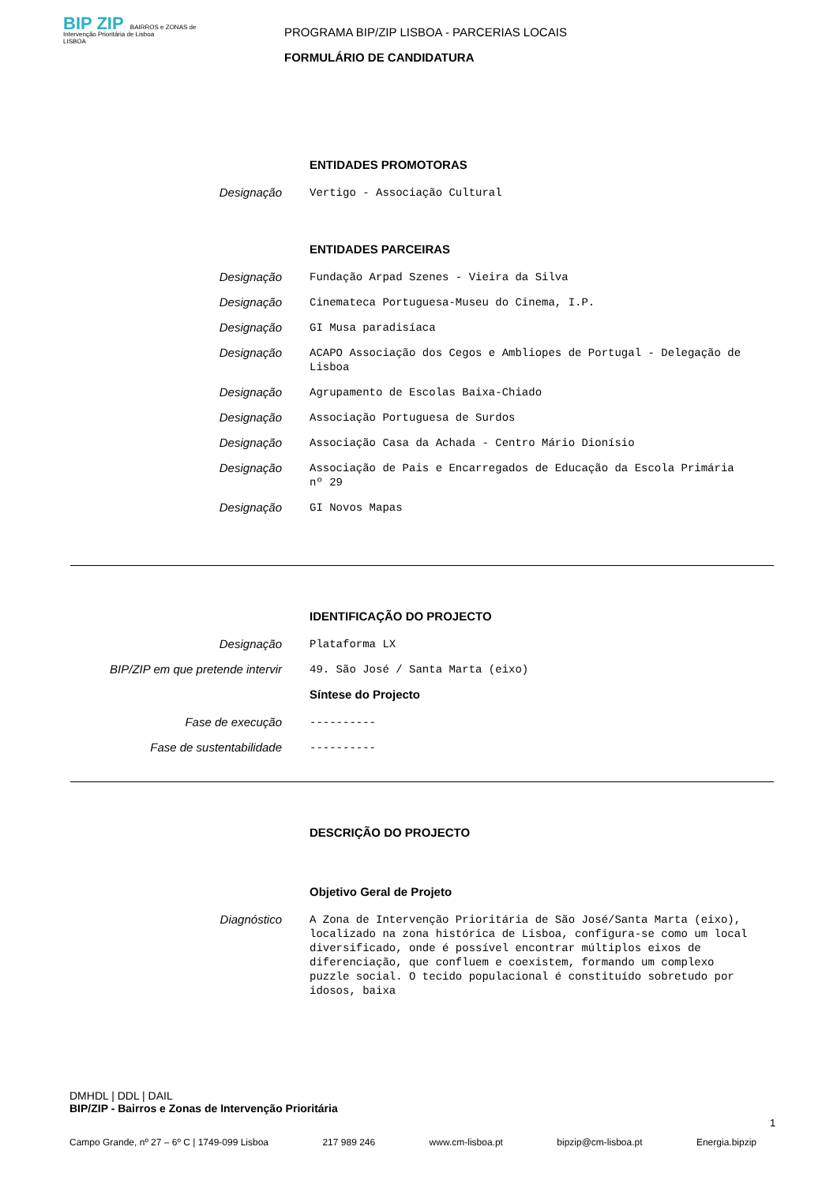BIP ZIP BAIRROS e ZONAS de Intervenção Prioritária de Lisboa
LISBOA
PROGRAMA BIP/ZIP LISBOA - PARCERIAS LOCAIS
FORMULÁRIO DE CANDIDATURA
ENTIDADES PROMOTORAS
Designação
Vertigo - Associação Cultural
ENTIDADES PARCEIRAS
Designação
Fundação Arpad Szenes - Vieira da Silva
Designação
Cinemateca Portuguesa-Museu do Cinema, I.P.
Designação
GI Musa paradisíaca
Designação
ACAPO Associação dos Cegos e Ambliopes de Portugal - Delegação de Lisboa
Designação
Agrupamento de Escolas Baixa-Chiado
Designação
Associação Portuguesa de Surdos
Designação
Associação Casa da Achada - Centro Mário Dionísio
Designação
Associação de Pais e Encarregados de Educação da Escola Primária nº 29
Designação
GI Novos Mapas
IDENTIFICAÇÃO DO PROJECTO
Designação
Plataforma LX
BIP/ZIP em que pretende intervir
49. São José / Santa Marta (eixo)
Síntese do Projecto
Fase de execução
----------
Fase de sustentabilidade
----------
DESCRIÇÃO DO PROJECTO
Objetivo Geral de Projeto
Diagnóstico
A Zona de Intervenção Prioritária de São José/Santa Marta (eixo), localizado na zona histórica de Lisboa, configura-se como um local diversificado, onde é possível encontrar múltiplos eixos de diferenciação, que confluem e coexistem, formando um complexo puzzle social. O tecido populacional é constituído sobretudo por idosos, baixa
DMHDL | DDL | DAIL
BIP/ZIP - Bairros e Zonas de Intervenção Prioritária
1
Campo Grande, nº 27 – 6º C | 1749-099 Lisboa 217 989 246 www.cm-lisboa.pt bipzip@cm-lisboa.pt Energia.bipzip